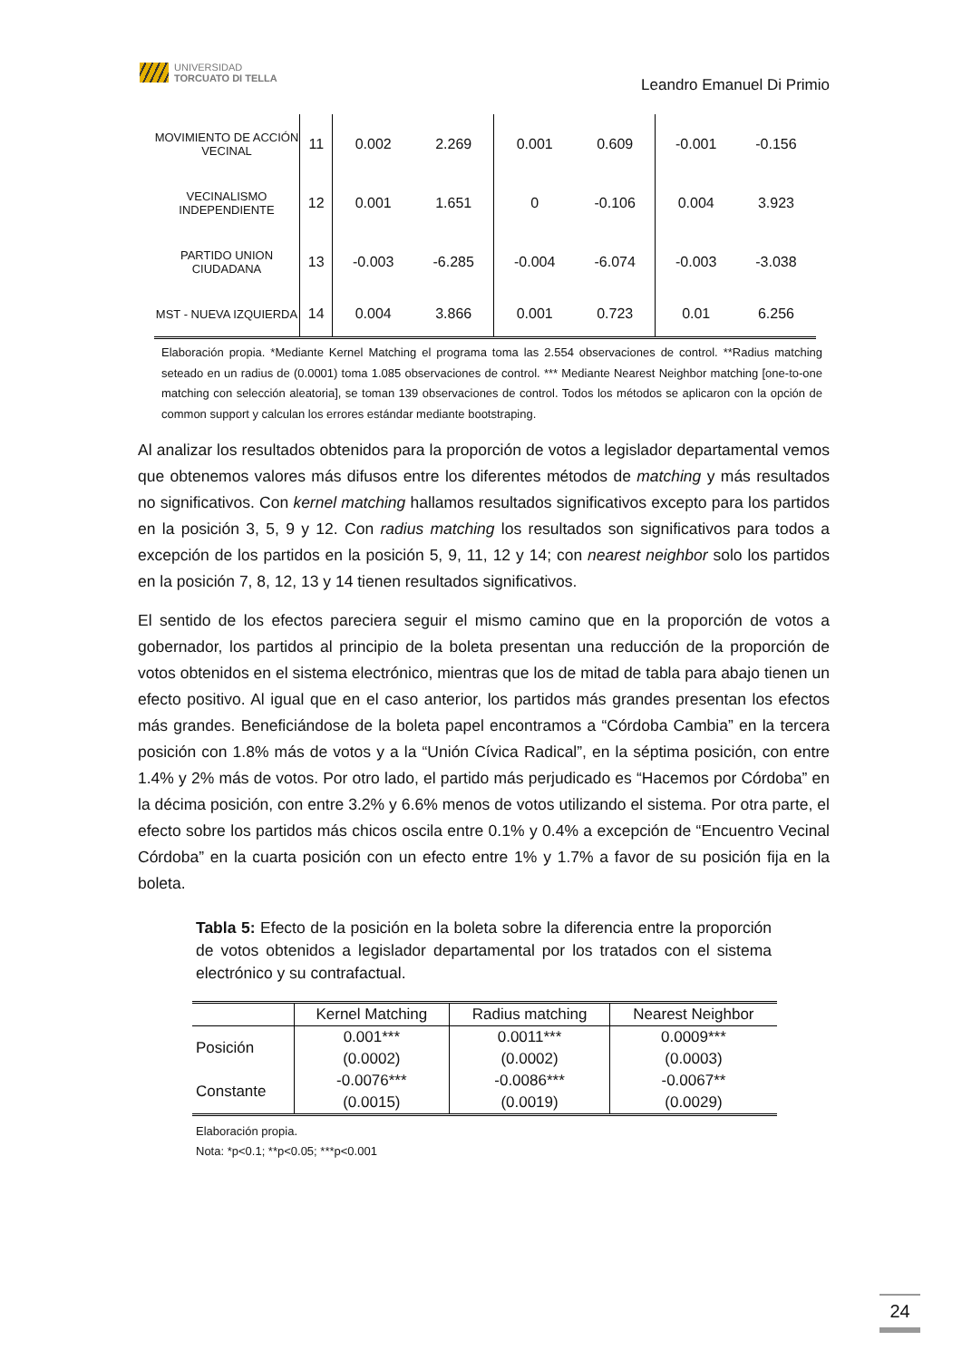UNIVERSIDAD
TORCUATO DI TELLA
Leandro Emanuel Di Primio
| MOVIMIENTO DE ACCIÓN VECINAL | 11 | 0.002 | 2.269 | 0.001 | 0.609 | -0.001 | -0.156 |
| VECINALISMO INDEPENDIENTE | 12 | 0.001 | 1.651 | 0 | -0.106 | 0.004 | 3.923 |
| PARTIDO UNION CIUDADANA | 13 | -0.003 | -6.285 | -0.004 | -6.074 | -0.003 | -3.038 |
| MST - NUEVA IZQUIERDA | 14 | 0.004 | 3.866 | 0.001 | 0.723 | 0.01 | 6.256 |
Elaboración propia. *Mediante Kernel Matching el programa toma las 2.554 observaciones de control. **Radius matching seteado en un radius de (0.0001) toma 1.085 observaciones de control. *** Mediante Nearest Neighbor matching [one-to-one matching con selección aleatoria], se toman 139 observaciones de control. Todos los métodos se aplicaron con la opción de common support y calculan los errores estándar mediante bootstraping.
Al analizar los resultados obtenidos para la proporción de votos a legislador departamental vemos que obtenemos valores más difusos entre los diferentes métodos de matching y más resultados no significativos. Con kernel matching hallamos resultados significativos excepto para los partidos en la posición 3, 5, 9 y 12. Con radius matching los resultados son significativos para todos a excepción de los partidos en la posición 5, 9, 11, 12 y 14; con nearest neighbor solo los partidos en la posición 7, 8, 12, 13 y 14 tienen resultados significativos.
El sentido de los efectos pareciera seguir el mismo camino que en la proporción de votos a gobernador, los partidos al principio de la boleta presentan una reducción de la proporción de votos obtenidos en el sistema electrónico, mientras que los de mitad de tabla para abajo tienen un efecto positivo. Al igual que en el caso anterior, los partidos más grandes presentan los efectos más grandes. Beneficiándose de la boleta papel encontramos a “Córdoba Cambia” en la tercera posición con 1.8% más de votos y a la “Unión Cívica Radical”, en la séptima posición, con entre 1.4% y 2% más de votos. Por otro lado, el partido más perjudicado es “Hacemos por Córdoba” en la décima posición, con entre 3.2% y 6.6% menos de votos utilizando el sistema. Por otra parte, el efecto sobre los partidos más chicos oscila entre 0.1% y 0.4% a excepción de “Encuentro Vecinal Córdoba” en la cuarta posición con un efecto entre 1% y 1.7% a favor de su posición fija en la boleta.
Tabla 5: Efecto de la posición en la boleta sobre la diferencia entre la proporción de votos obtenidos a legislador departamental por los tratados con el sistema electrónico y su contrafactual.
| | Kernel Matching | Radius matching | Nearest Neighbor |
| --- | --- | --- | --- |
| Posición | 0.001*** | 0.0011*** | 0.0009*** |
| | (0.0002) | (0.0002) | (0.0003) |
| Constante | -0.0076*** | -0.0086*** | -0.0067** |
| | (0.0015) | (0.0019) | (0.0029) |
Elaboración propia.
Nota: *p<0.1; **p<0.05; ***p<0.001
24